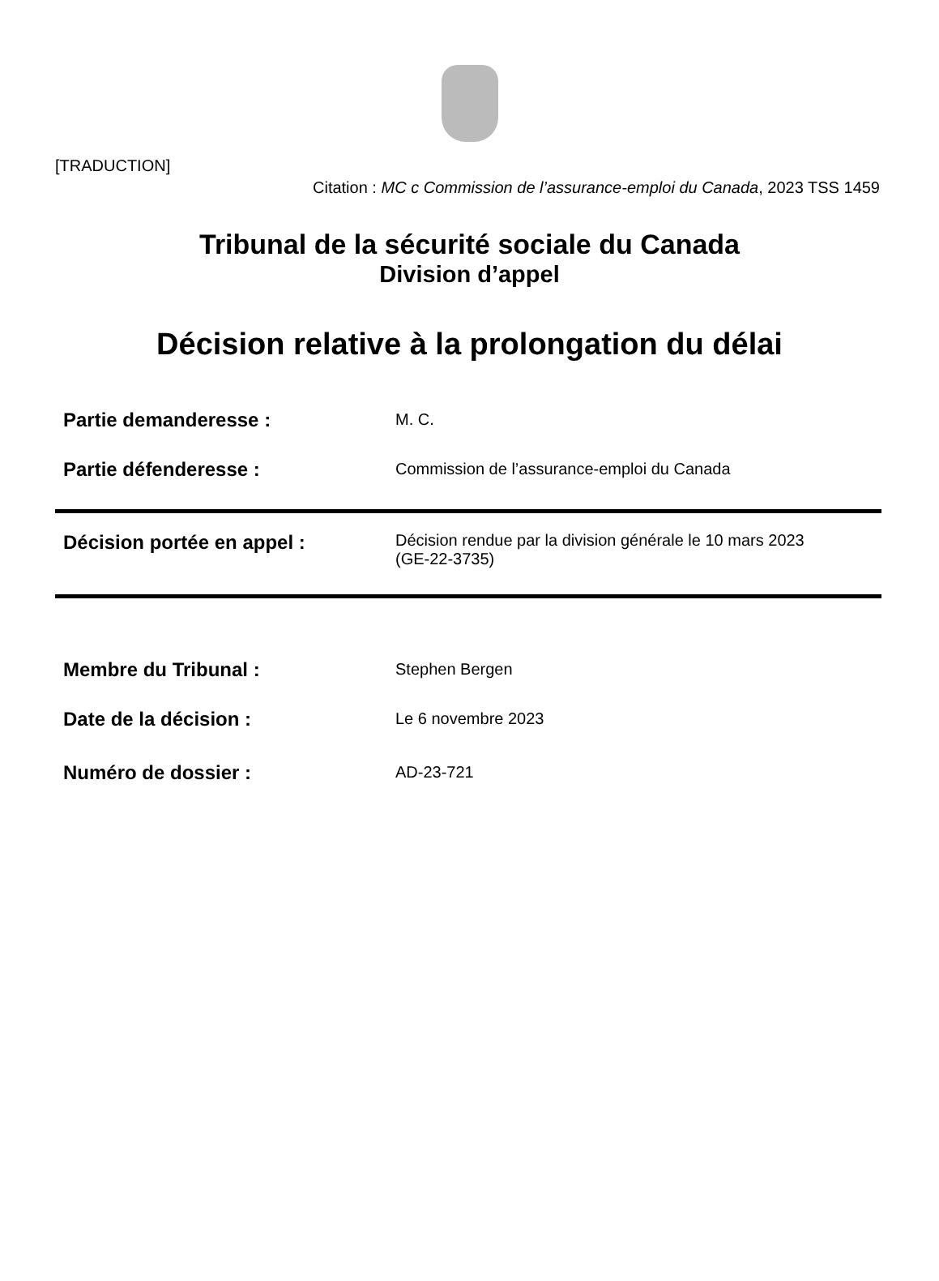[TRADUCTION]
Citation : MC c Commission de l’assurance-emploi du Canada, 2023 TSS 1459
Tribunal de la sécurité sociale du Canada
Division d’appel
Décision relative à la prolongation du délai
| Partie demanderesse : | M. C. |
| Partie défenderesse : | Commission de l’assurance-emploi du Canada |
| Décision portée en appel : | Décision rendue par la division générale le 10 mars 2023 (GE-22-3735) |
| Membre du Tribunal : | Stephen Bergen |
| Date de la décision : | Le 6 novembre 2023 |
| Numéro de dossier : | AD-23-721 |